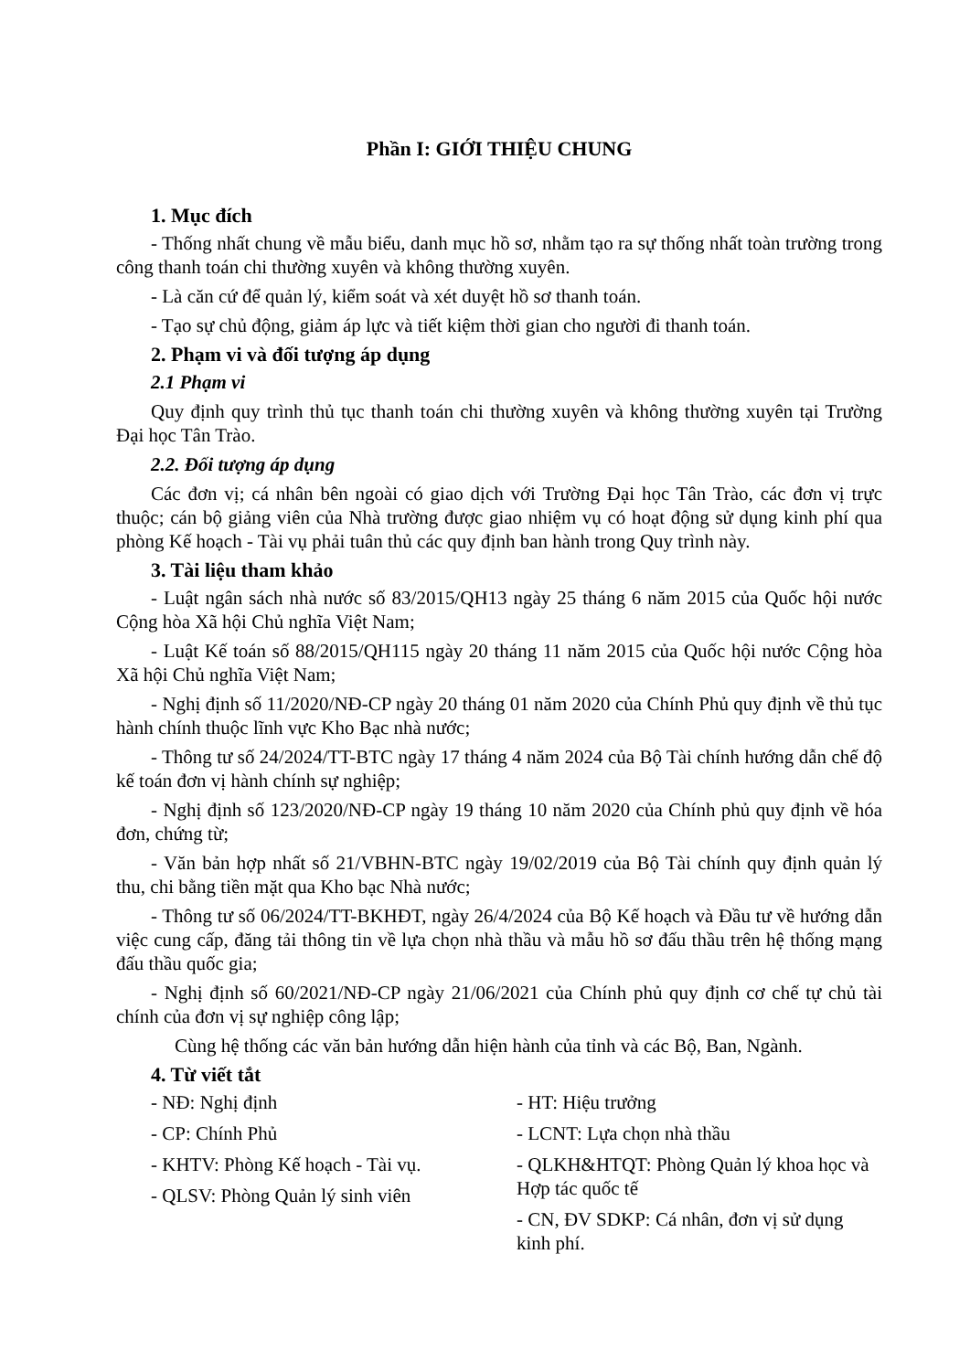Phần I: GIỚI THIỆU CHUNG
1. Mục đích
- Thống nhất chung về mẫu biểu, danh mục hồ sơ, nhằm tạo ra sự thống nhất toàn trường trong công thanh toán chi thường xuyên và không thường xuyên.
- Là căn cứ để quản lý, kiểm soát và xét duyệt hồ sơ thanh toán.
- Tạo sự chủ động, giảm áp lực và tiết kiệm thời gian cho người đi thanh toán.
2. Phạm vi và đối tượng áp dụng
2.1 Phạm vi
Quy định quy trình thủ tục thanh toán chi thường xuyên và không thường xuyên tại Trường Đại học Tân Trào.
2.2. Đối tượng áp dụng
Các đơn vị; cá nhân bên ngoài có giao dịch với Trường Đại học Tân Trào, các đơn vị trực thuộc; cán bộ giảng viên của Nhà trường được giao nhiệm vụ có hoạt động sử dụng kinh phí qua phòng Kế hoạch - Tài vụ phải tuân thủ các quy định ban hành trong Quy trình này.
3. Tài liệu tham khảo
- Luật ngân sách nhà nước số 83/2015/QH13 ngày 25 tháng 6 năm 2015 của Quốc hội nước Cộng hòa Xã hội Chủ nghĩa Việt Nam;
- Luật Kế toán số 88/2015/QH115 ngày 20 tháng 11 năm 2015 của Quốc hội nước Cộng hòa Xã hội Chủ nghĩa Việt Nam;
- Nghị định số 11/2020/NĐ-CP ngày 20 tháng 01 năm 2020 của Chính Phủ quy định về thủ tục hành chính thuộc lĩnh vực Kho Bạc nhà nước;
- Thông tư số 24/2024/TT-BTC ngày 17 tháng 4 năm 2024 của Bộ Tài chính hướng dẫn chế độ kế toán đơn vị hành chính sự nghiệp;
- Nghị định số 123/2020/NĐ-CP ngày 19 tháng 10 năm 2020 của Chính phủ quy định về hóa đơn, chứng từ;
- Văn bản hợp nhất số 21/VBHN-BTC ngày 19/02/2019 của Bộ Tài chính quy định quản lý thu, chi bằng tiền mặt qua Kho bạc Nhà nước;
- Thông tư số 06/2024/TT-BKHĐT, ngày 26/4/2024 của Bộ Kế hoạch và Đầu tư về hướng dẫn việc cung cấp, đăng tải thông tin về lựa chọn nhà thầu và mẫu hồ sơ đấu thầu trên hệ thống mạng đấu thầu quốc gia;
- Nghị định số 60/2021/NĐ-CP ngày 21/06/2021 của Chính phủ quy định cơ chế tự chủ tài chính của đơn vị sự nghiệp công lập;
Cùng hệ thống các văn bản hướng dẫn hiện hành của tỉnh và các Bộ, Ban, Ngành.
4. Từ viết tắt
- NĐ: Nghị định
- CP: Chính Phủ
- KHTV: Phòng Kế hoạch - Tài vụ.
- QLSV: Phòng Quản lý sinh viên
- HT: Hiệu trưởng
- LCNT: Lựa chọn nhà thầu
- QLKH&HTQT: Phòng Quản lý khoa học và Hợp tác quốc tế
- CN, ĐV SDKP: Cá nhân, đơn vị sử dụng kinh phí.